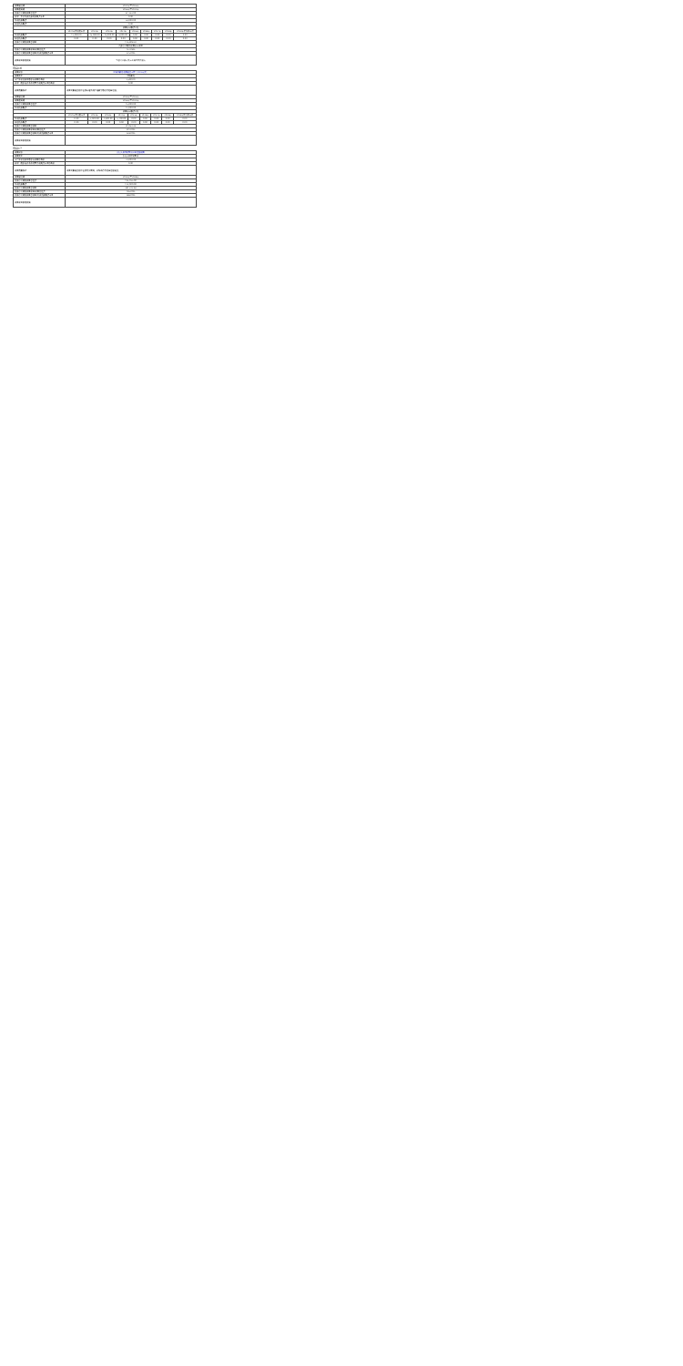| 项目建设期 | 2021年至2025年 | | | | | | | | |
| 项目运营期 | 2025年至2044年 | | | | | | | | |
| 债券存续期内项目总投资 | 87,222.00 | | | | | | | | |
| 其中：不含专项债券的项目资本金 | 0.00 | | | | | | | | |
| 专项债券融资 | 53,000.00 | | | | | | | | |
| 其他债务融资 | 0.00 | | | | | | | | |
| | 项目分年融资计划 | | | | | | | | |
| | 2021年及以前年度 | 2022年 | 2023年 | 2024年 | 2025年 | 2026年 | 2027年 | 2028年 | 2029年及以后年度 |
| 专项债券融资 | 12,000.00 | 15,000.00 | 12,000.00 | 9,000.00 | 0.00 | 0.00 | 0.00 | 0.00 | 0.00 |
| 其他债务融资 | 0.00 | 0.00 | 0.00 | 0.00 | 0.00 | 0.00 | 0.00 | 0.00 | 0.00 |
| 债券存续期内项目总收益 | 145,908.32 | | | | | | | | |
| | 债券存续期内项目分年收益 | | | | | | | | |
| 债券存续期内项目收益/项目总投资 | 157.08% | | | | | | | | |
| 债券存续期内项目总收益/专项债券融资本金 | 275.00% | | | | | | | | |
| 项目收益预测依据 | 土地出让收入及工业园区租赁收入 | | | | | | | | |
项目16
| 项目名称 | 宜春市教育项目建设工程（2022年度） | | | | | | | | |
| 项目类型 | 学前教育 | | | | | | | | |
| 本只专项债券中用于该项目的金额 | 2,500.00 | | | | | | | | |
| 其中：用于符合条件的重大项目资本金的金额 | 0.00 | | | | | | | | |
| 项目简要描述 | 项目主要建设内容包括新建及改扩建教学用房及配套设施。 | | | | | | | | |
| 项目建设期 | 2022年至2025年 | | | | | | | | |
| 项目运营期 | 2025年至2044年 | | | | | | | | |
| 债券存续期内项目总投资 | 15,000.00 | | | | | | | | |
| 专项债券融资 | 12,000.00 | | | | | | | | |
| | 项目分年融资计划 | | | | | | | | |
| | 2021年及以前年度 | 2022年 | 2023年 | 2024年 | 2025年 | 2026年 | 2027年 | 2028年 | 2029年及以后年度 |
| 专项债券融资 | 0.00 | 2,000.00 | 4,900.00 | 5,100.00 | 0.00 | 0.00 | 0.00 | 0.00 | 0.00 |
| 其他债务融资 | 0.00 | 0.00 | 0.00 | 0.00 | 0.00 | 0.00 | 0.00 | 0.00 | 0.00 |
| 债券存续期内项目总收益 | 31,052.33 | | | | | | | | |
| 债券存续期内项目收益/项目总投资 | 207.00% | | | | | | | | |
| 债券存续期内项目总收益/专项债券融资本金 | 259.00% | | | | | | | | |
| 项目收益预测依据 | | | | | | | | | |
项目17
| 项目名称 | 农村人居环境整治基础设施项目 |
| 项目类型 | 农村人居环境整治 |
| 本只专项债券中用于该项目的金额 | 73,000.00 |
| 其中：用于符合条件的重大项目资本金的金额 | 0.00 |
| 项目简要描述 | 项目主要建设内容包括污水管网、道路改造及配套设施建设。 |
| 项目建设期 | 2022年至2026年 |
| 债券存续期内项目总投资 | 195,165.00 |
| 专项债券融资 | 142,000.00 |
| 债券存续期内项目总收益 | 381,342.63 |
| 债券存续期内项目收益/项目总投资 | 195.00% |
| 债券存续期内项目总收益/专项债券融资本金 | 268.00% |
| 项目收益预测依据 | |